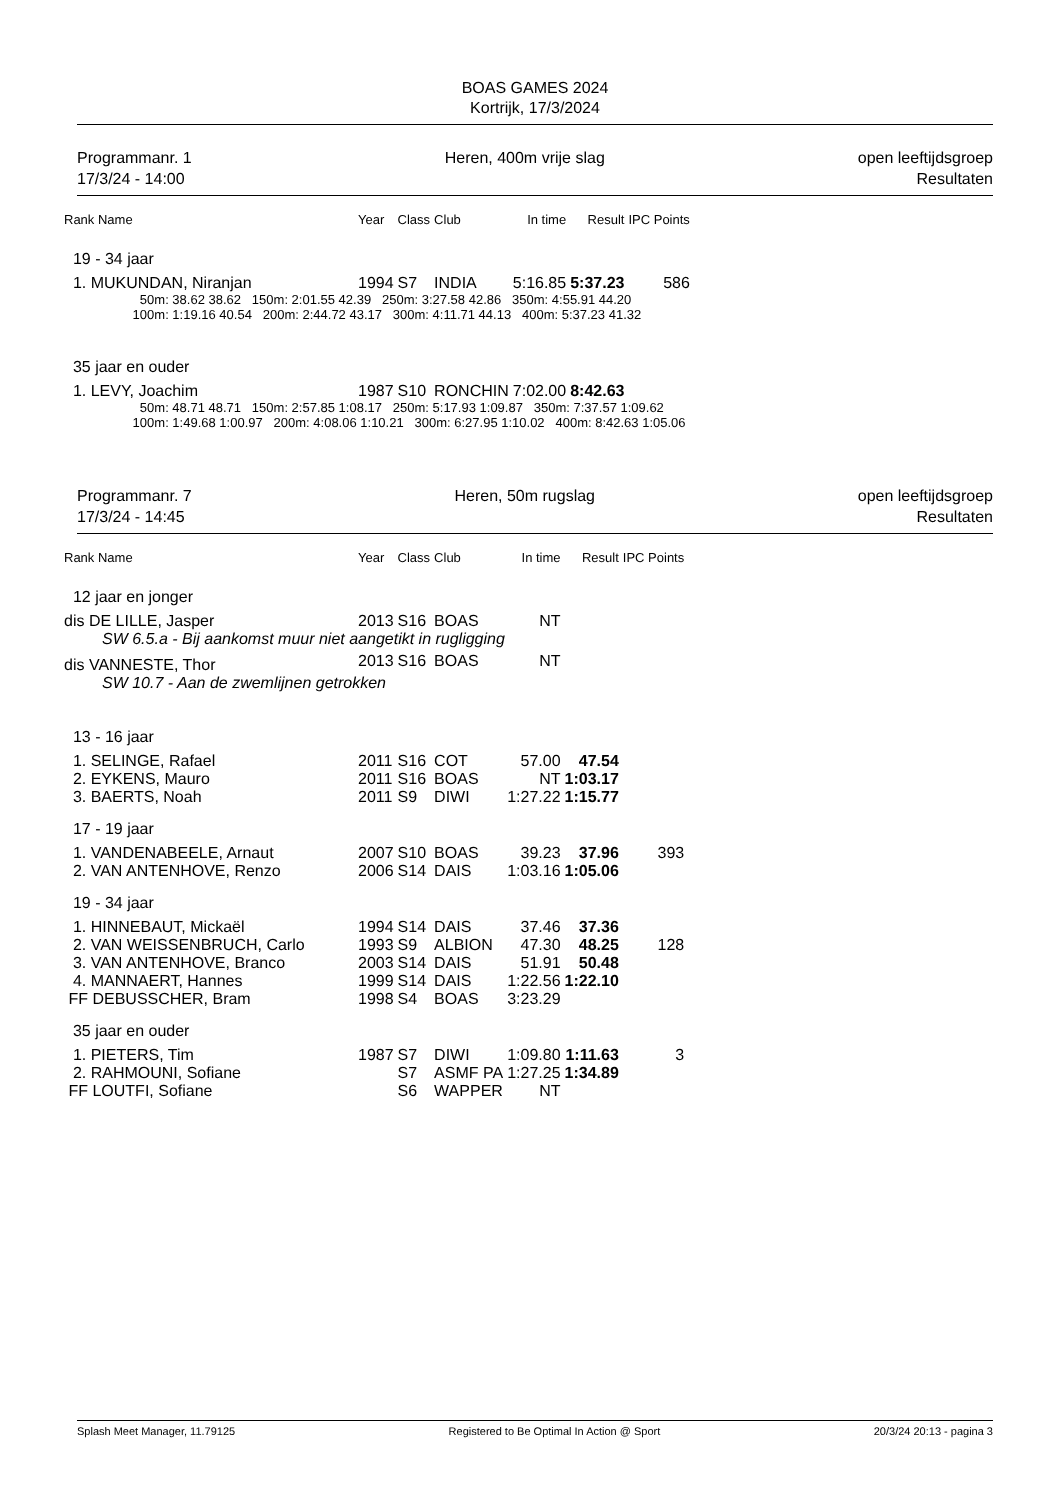BOAS GAMES 2024
Kortrijk, 17/3/2024
Programmanr. 1
17/3/24 - 14:00
Heren, 400m vrije slag open leeftijdsgroep
Resultaten
| Rank Name | Year | Class | Club | In time | Result | IPC Points |
| --- | --- | --- | --- | --- | --- | --- |
| 19 - 34 jaar | | | | | | |
| 1. MUKUNDAN, Niranjan | 1994 | S7 | INDIA | 5:16.85 | 5:37.23 | 586 |
| 50m: 38.62 38.62 150m: 2:01.55 42.39 250m: 3:27.58 42.86 350m: 4:55.91 44.20 100m: 1:19.16 40.54 200m: 2:44.72 43.17 300m: 4:11.71 44.13 400m: 5:37.23 41.32 | | | | | | |
| 35 jaar en ouder | | | | | | |
| 1. LEVY, Joachim | 1987 | S10 | RONCHIN | 7:02.00 | 8:42.63 | |
| 50m: 48.71 48.71 150m: 2:57.85 1:08.17 250m: 5:17.93 1:09.87 350m: 7:37.57 1:09.62 100m: 1:49.68 1:00.97 200m: 4:08.06 1:10.21 300m: 6:27.95 1:10.02 400m: 8:42.63 1:05.06 | | | | | | |
Programmanr. 7
17/3/24 - 14:45
Heren, 50m rugslag open leeftijdsgroep
Resultaten
| Rank Name | Year | Class | Club | In time | Result | IPC Points |
| --- | --- | --- | --- | --- | --- | --- |
| 12 jaar en jonger | | | | | | |
| dis DE LILLE, Jasper | 2013 | S16 | BOAS | NT | | |
| SW 6.5.a - Bij aankomst muur niet aangetikt in rugligging | | | | | | |
| dis VANNESTE, Thor | 2013 | S16 | BOAS | NT | | |
| SW 10.7 - Aan de zwemlijnen getrokken | | | | | | |
| 13 - 16 jaar | | | | | | |
| 1. SELINGE, Rafael | 2011 | S16 | COT | 57.00 | 47.54 | |
| 2. EYKENS, Mauro | 2011 | S16 | BOAS | NT | 1:03.17 | |
| 3. BAERTS, Noah | 2011 | S9 | DIWI | 1:27.22 | 1:15.77 | |
| 17 - 19 jaar | | | | | | |
| 1. VANDENABEELE, Arnaut | 2007 | S10 | BOAS | 39.23 | 37.96 | 393 |
| 2. VAN ANTENHOVE, Renzo | 2006 | S14 | DAIS | 1:03.16 | 1:05.06 | |
| 19 - 34 jaar | | | | | | |
| 1. HINNEBAUT, Mickaël | 1994 | S14 | DAIS | 37.46 | 37.36 | |
| 2. VAN WEISSENBRUCH, Carlo | 1993 | S9 | ALBION | 47.30 | 48.25 | 128 |
| 3. VAN ANTENHOVE, Branco | 2003 | S14 | DAIS | 51.91 | 50.48 | |
| 4. MANNAERT, Hannes | 1999 | S14 | DAIS | 1:22.56 | 1:22.10 | |
| FF DEBUSSCHER, Bram | 1998 | S4 | BOAS | 3:23.29 | | |
| 35 jaar en ouder | | | | | | |
| 1. PIETERS, Tim | 1987 | S7 | DIWI | 1:09.80 | 1:11.63 | 3 |
| 2. RAHMOUNI, Sofiane | | S7 | ASMF PA | 1:27.25 | 1:34.89 | |
| FF LOUTFI, Sofiane | | S6 | WAPPER | NT | | |
Splash Meet Manager, 11.79125 Registered to Be Optimal In Action @ Sport 20/3/24 20:13 - pagina 3